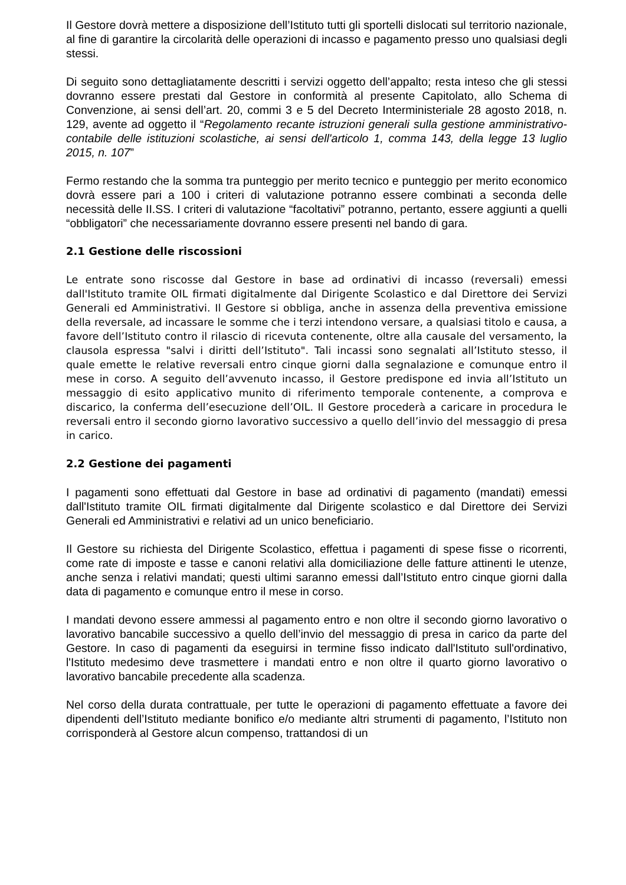Il Gestore dovrà mettere a disposizione dell’Istituto tutti gli sportelli dislocati sul territorio nazionale, al fine di garantire la circolarità delle operazioni di incasso e pagamento presso uno qualsiasi degli stessi.
Di seguito sono dettagliatamente descritti i servizi oggetto dell’appalto; resta inteso che gli stessi dovranno essere prestati dal Gestore in conformità al presente Capitolato, allo Schema di Convenzione, ai sensi dell’art. 20, commi 3 e 5 del Decreto Interministeriale 28 agosto 2018, n. 129, avente ad oggetto il “Regolamento recante istruzioni generali sulla gestione amministrativo-contabile delle istituzioni scolastiche, ai sensi dell'articolo 1, comma 143, della legge 13 luglio 2015, n. 107”
Fermo restando che la somma tra punteggio per merito tecnico e punteggio per merito economico dovrà essere pari a 100 i criteri di valutazione potranno essere combinati a seconda delle necessità delle II.SS. I criteri di valutazione “facoltativi” potranno, pertanto, essere aggiunti a quelli “obbligatori” che necessariamente dovranno essere presenti nel bando di gara.
2.1 Gestione delle riscossioni
Le entrate sono riscosse dal Gestore in base ad ordinativi di incasso (reversali) emessi dall'Istituto tramite OIL firmati digitalmente dal Dirigente Scolastico e dal Direttore dei Servizi Generali ed Amministrativi. Il Gestore si obbliga, anche in assenza della preventiva emissione della reversale, ad incassare le somme che i terzi intendono versare, a qualsiasi titolo e causa, a favore dell’Istituto contro il rilascio di ricevuta contenente, oltre alla causale del versamento, la clausola espressa "salvi i diritti dell’Istituto". Tali incassi sono segnalati all’Istituto stesso, il quale emette le relative reversali entro cinque giorni dalla segnalazione e comunque entro il mese in corso. A seguito dell’avvenuto incasso, il Gestore predispone ed invia all’Istituto un messaggio di esito applicativo munito di riferimento temporale contenente, a comprova e discarico, la conferma dell’esecuzione dell’OIL. Il Gestore procederà a caricare in procedura le reversali entro il secondo giorno lavorativo successivo a quello dell’invio del messaggio di presa in carico.
2.2 Gestione dei pagamenti
I pagamenti sono effettuati dal Gestore in base ad ordinativi di pagamento (mandati) emessi dall'Istituto tramite OIL firmati digitalmente dal Dirigente scolastico e dal Direttore dei Servizi Generali ed Amministrativi e relativi ad un unico beneficiario.
Il Gestore su richiesta del Dirigente Scolastico, effettua i pagamenti di spese fisse o ricorrenti, come rate di imposte e tasse e canoni relativi alla domiciliazione delle fatture attinenti le utenze, anche senza i relativi mandati; questi ultimi saranno emessi dall’Istituto entro cinque giorni dalla data di pagamento e comunque entro il mese in corso.
I mandati devono essere ammessi al pagamento entro e non oltre il secondo giorno lavorativo o lavorativo bancabile successivo a quello dell’invio del messaggio di presa in carico da parte del Gestore. In caso di pagamenti da eseguirsi in termine fisso indicato dall'Istituto sull'ordinativo, l'Istituto medesimo deve trasmettere i mandati entro e non oltre il quarto giorno lavorativo o lavorativo bancabile precedente alla scadenza.
Nel corso della durata contrattuale, per tutte le operazioni di pagamento effettuate a favore dei dipendenti dell’Istituto mediante bonifico e/o mediante altri strumenti di pagamento, l’Istituto non corrisponderà al Gestore alcun compenso, trattandosi di un